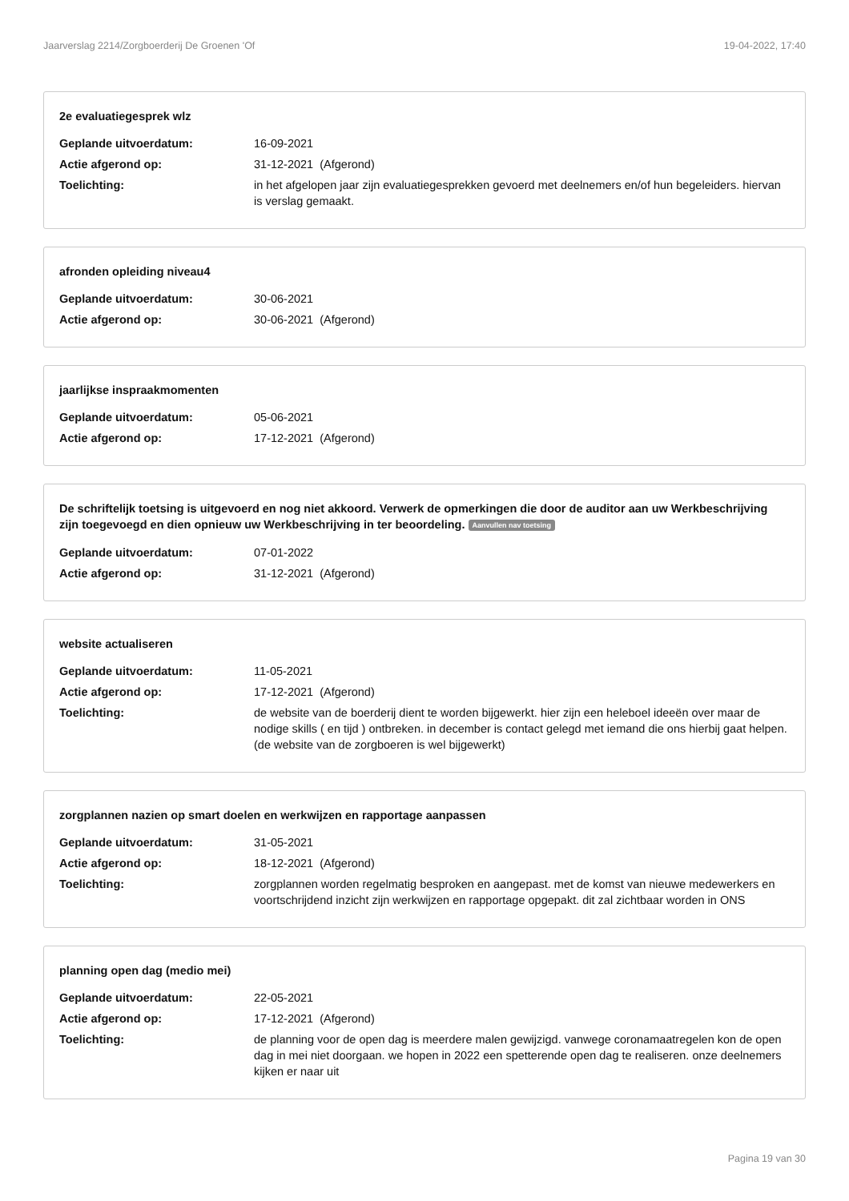Jaarverslag 2214/Zorgboerderij De Groenen 'Of 19-04-2022, 17:40
2e evaluatiegesprek wlz
Geplande uitvoerdatum: 16-09-2021
Actie afgerond op: 31-12-2021 (Afgerond)
Toelichting: in het afgelopen jaar zijn evaluatiegesprekken gevoerd met deelnemers en/of hun begeleiders. hiervan is verslag gemaakt.
afronden opleiding niveau4
Geplande uitvoerdatum: 30-06-2021
Actie afgerond op: 30-06-2021 (Afgerond)
jaarlijkse inspraakmomenten
Geplande uitvoerdatum: 05-06-2021
Actie afgerond op: 17-12-2021 (Afgerond)
De schriftelijk toetsing is uitgevoerd en nog niet akkoord. Verwerk de opmerkingen die door de auditor aan uw Werkbeschrijving zijn toegevoegd en dien opnieuw uw Werkbeschrijving in ter beoordeling. Aanvullen nav toetsing
Geplande uitvoerdatum: 07-01-2022
Actie afgerond op: 31-12-2021 (Afgerond)
website actualiseren
Geplande uitvoerdatum: 11-05-2021
Actie afgerond op: 17-12-2021 (Afgerond)
Toelichting: de website van de boerderij dient te worden bijgewerkt. hier zijn een heleboel ideeën over maar de nodige skills ( en tijd ) ontbreken. in december is contact gelegd met iemand die ons hierbij gaat helpen. (de website van de zorgboeren is wel bijgewerkt)
zorgplannen nazien op smart doelen en werkwijzen en rapportage aanpassen
Geplande uitvoerdatum: 31-05-2021
Actie afgerond op: 18-12-2021 (Afgerond)
Toelichting: zorgplannen worden regelmatig besproken en aangepast. met de komst van nieuwe medewerkers en voortschrijdend inzicht zijn werkwijzen en rapportage opgepakt. dit zal zichtbaar worden in ONS
planning open dag (medio mei)
Geplande uitvoerdatum: 22-05-2021
Actie afgerond op: 17-12-2021 (Afgerond)
Toelichting: de planning voor de open dag is meerdere malen gewijzigd. vanwege coronamaatregelen kon de open dag in mei niet doorgaan. we hopen in 2022 een spetterende open dag te realiseren. onze deelnemers kijken er naar uit
Pagina 19 van 30